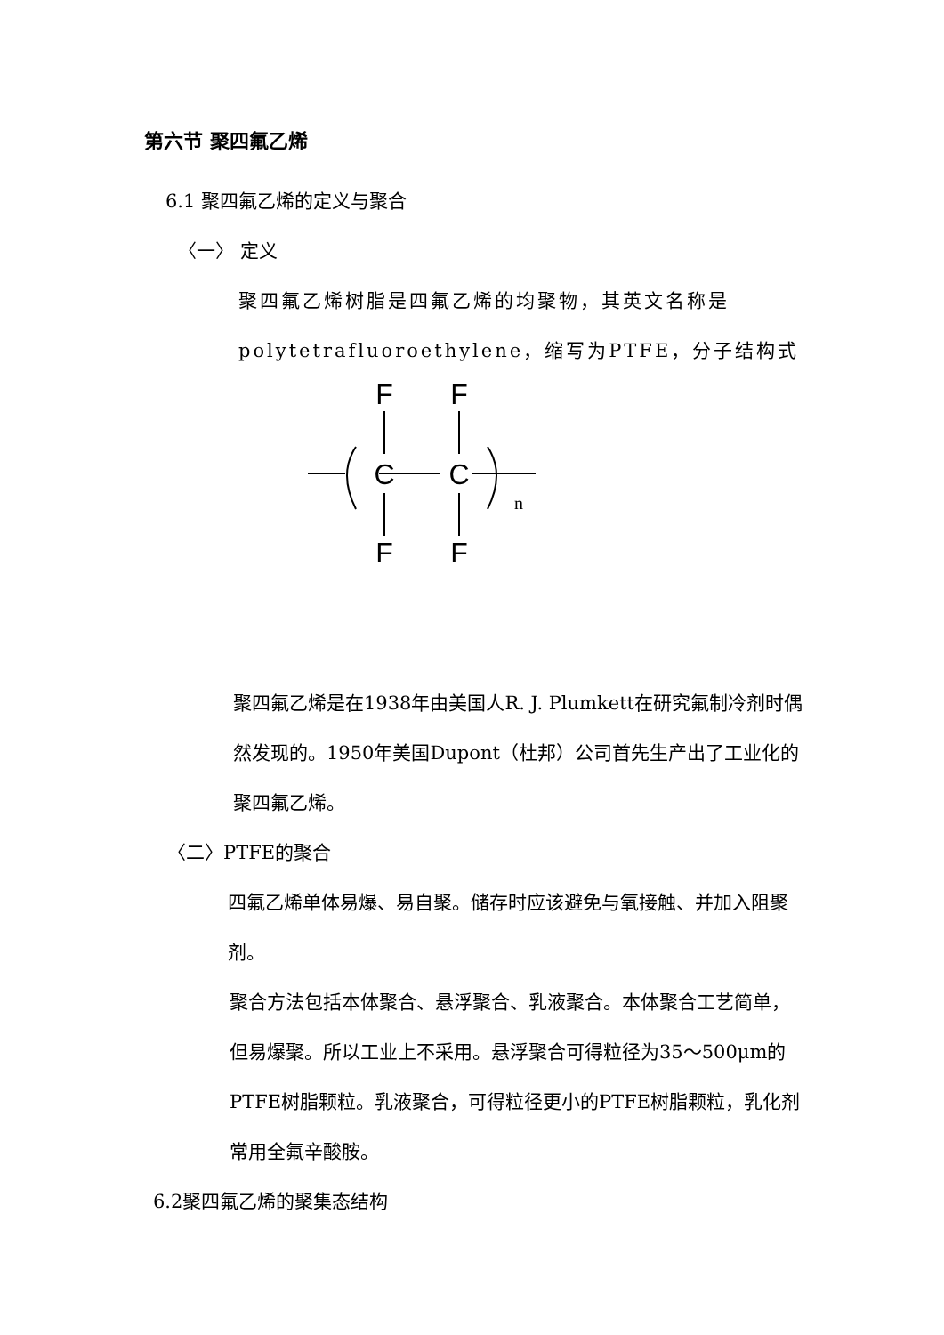第六节 聚四氟乙烯
6.1 聚四氟乙烯的定义与聚合
〈一〉 定义
聚四氟乙烯树脂是四氟乙烯的均聚物，其英文名称是 polytetrafluoroethylene，缩写为PTFE，分子结构式
F
F
C
C
F
F
n
聚四氟乙烯是在1938年由美国人R. J. Plumkett在研究氟制冷剂时偶然发现的。1950年美国Dupont（杜邦）公司首先生产出了工业化的聚四氟乙烯。
〈二〉PTFE的聚合
四氟乙烯单体易爆、易自聚。储存时应该避免与氧接触、并加入阻聚剂。
聚合方法包括本体聚合、悬浮聚合、乳液聚合。本体聚合工艺简单，但易爆聚。所以工业上不采用。悬浮聚合可得粒径为35～500μm的PTFE树脂颗粒。乳液聚合，可得粒径更小的PTFE树脂颗粒，乳化剂常用全氟辛酸胺。
6.2聚四氟乙烯的聚集态结构